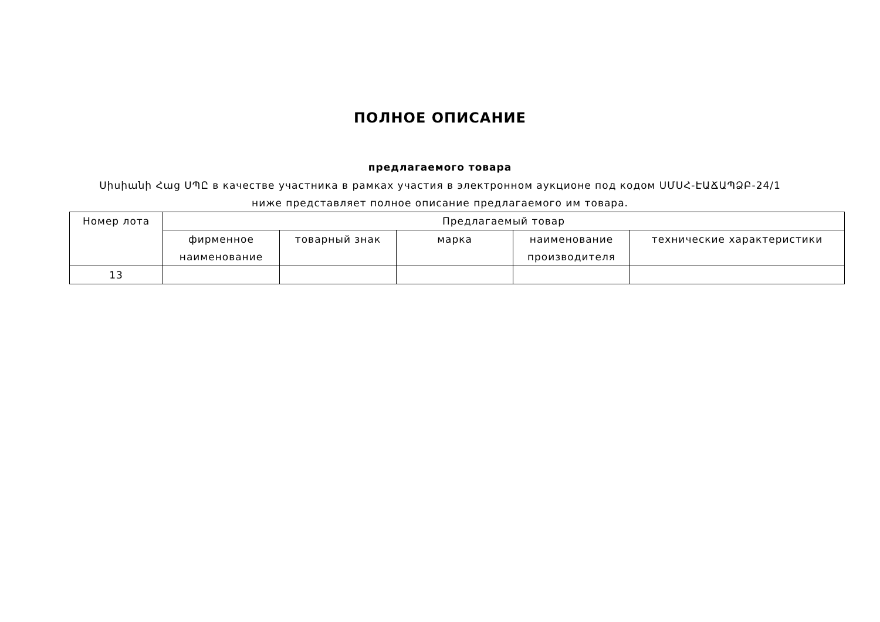ПОЛНОЕ ОПИСАНИЕ
предлагаемого товара
Սիսիանի Հաց ՍՊԸ в качестве участника в рамках участия в электронном аукционе под кодом ՍՄՍՀ-ԷԱՃԱՊՁԲ-24/1 ниже представляет полное описание предлагаемого им товара.
| Номер лота | Предлагаемый товар | | | | |
| --- | --- | --- | --- | --- | --- |
| | фирменное наименование | товарный знак | марка | наименование производителя | технические характеристики |
| 13 | | | | | |